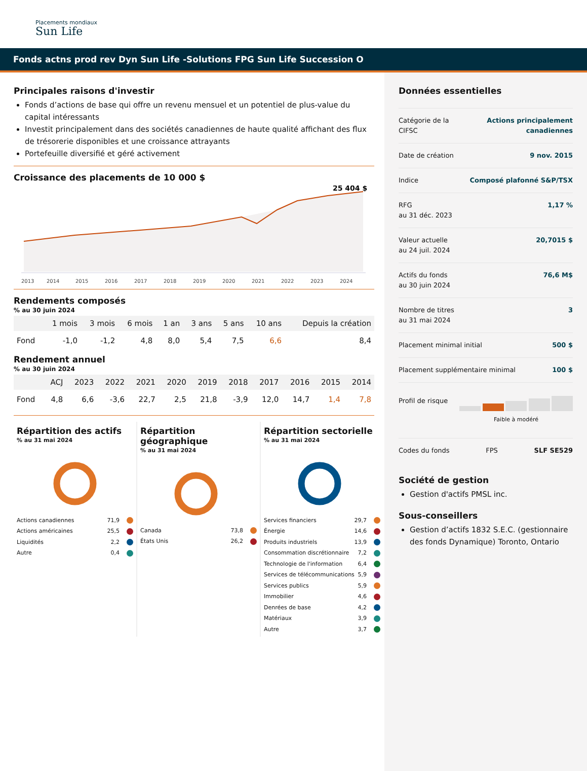Placements mondiaux
Sun Life
Fonds actns prod rev Dyn Sun Life -Solutions FPG Sun Life Succession O
Principales raisons d'investir
Fonds d’actions de base qui offre un revenu mensuel et un potentiel de plus-value du capital intéressants
Investit principalement dans des sociétés canadiennes de haute qualité affichant des flux de trésorerie disponibles et une croissance attrayants
Portefeuille diversifié et géré activement
Croissance des placements de 10 000 $
25 404 $
2013
2014
2015
2016
2017
2018
2019
2020
2021
2022
2023
2024
Rendements composés
% au 30 juin 2024
| | 1 mois | 3 mois | 6 mois | 1 an | 3 ans | 5 ans | 10 ans | Depuis la création |
| --- | --- | --- | --- | --- | --- | --- | --- | --- |
| Fond | -1,0 | -1,2 | 4,8 | 8,0 | 5,4 | 7,5 | 6,6 | 8,4 |
Rendement annuel
% au 30 juin 2024
| | ACJ | 2023 | 2022 | 2021 | 2020 | 2019 | 2018 | 2017 | 2016 | 2015 | 2014 |
| --- | --- | --- | --- | --- | --- | --- | --- | --- | --- | --- | --- |
| Fond | 4,8 | 6,6 | -3,6 | 22,7 | 2,5 | 21,8 | -3,9 | 12,0 | 14,7 | 1,4 | 7,8 |
Répartition des actifs
% au 31 mai 2024
Actions canadiennes 71,9
Actions américaines 25,5
Liquidités 2,2
Autre 0,4
Répartition géographique
% au 31 mai 2024
Canada 73,8
États Unis 26,2
Répartition sectorielle
% au 31 mai 2024
Services financiers 29,7
Énergie 14,6
Produits industriels 13,9
Consommation discrétionnaire 7,2
Technologie de l'information 6,4
Services de télécommunications 5,9
Services publics 5,9
Immobilier 4,6
Denrées de base 4,2
Matériaux 3,9
Autre 3,7
Données essentielles
Catégorie de la
CIFSC Actions principalement
canadiennes
Date de création 9 nov. 2015
Indice Composé plafonné S&P/TSX
RFG
au 31 déc. 2023 1,17 %
Valeur actuelle
au 24 juil. 2024 20,7015 $
Actifs du fonds
au 30 juin 2024 76,6 M$
Nombre de titres
au 31 mai 2024 3
Placement minimal initial 500 $
Placement supplémentaire minimal 100 $
Profil de risque
Faible à modéré
Codes du fonds FPS SLF SE529
Société de gestion
Gestion d'actifs PMSL inc.
Sous-conseillers
Gestion d’actifs 1832 S.E.C. (gestionnaire des fonds Dynamique) Toronto, Ontario